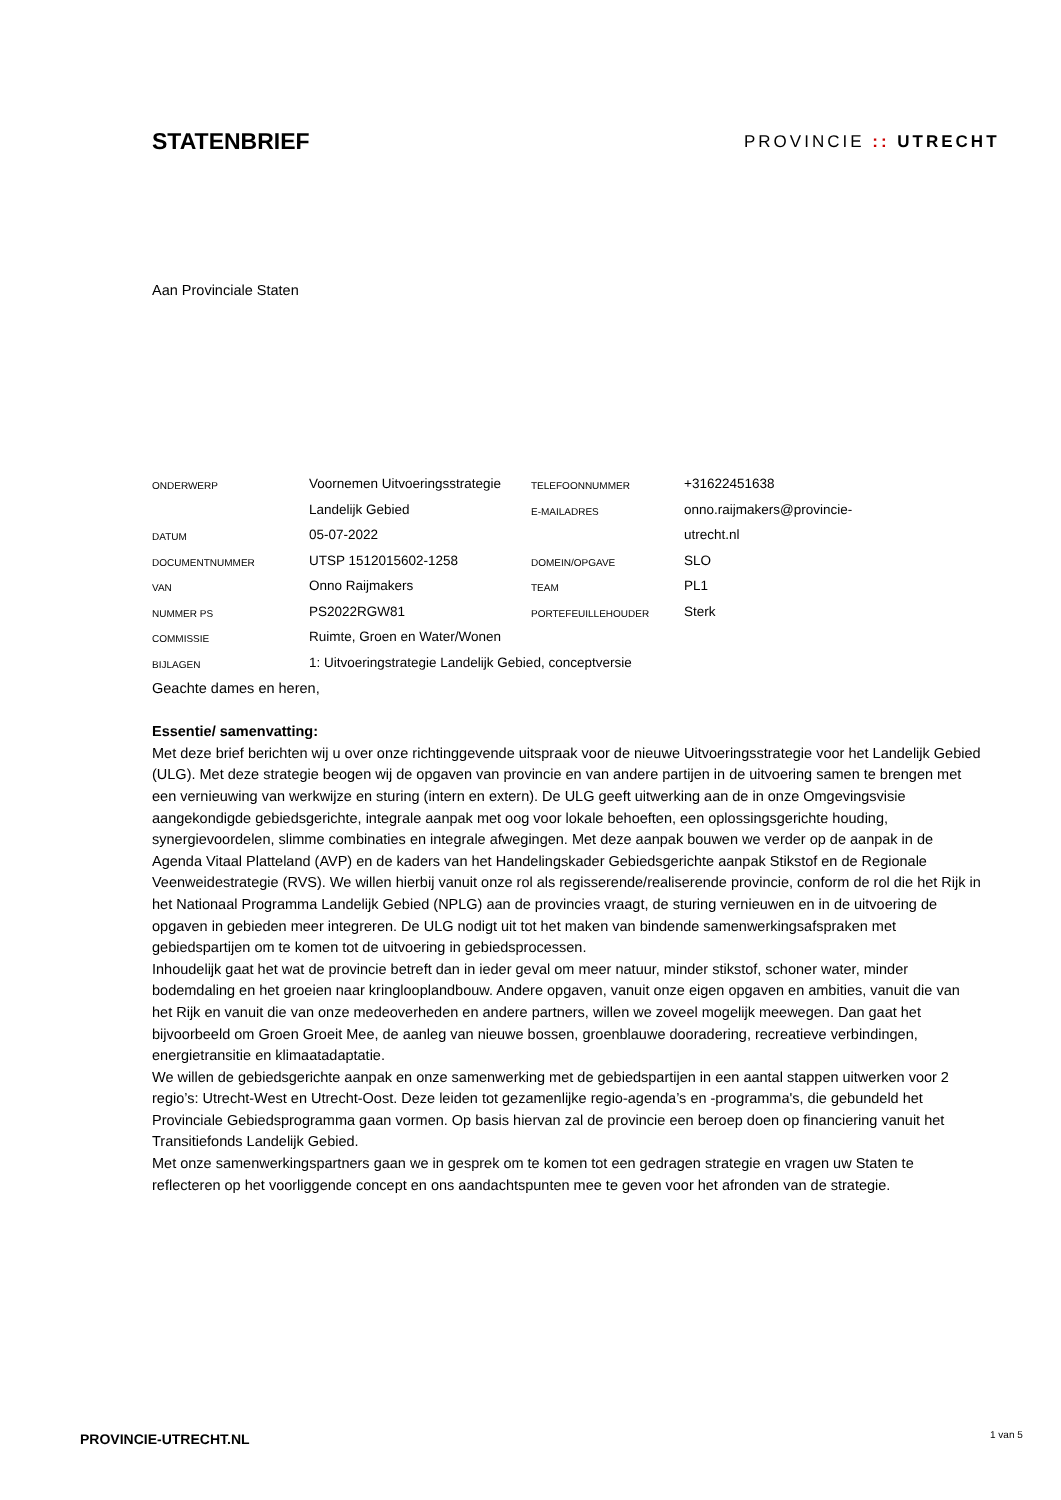STATENBRIEF PROVINCIE :: UTRECHT
Aan Provinciale Staten
| ONDERWERP | Voornemen Uitvoeringsstrategie | TELEFOONNUMMER | +31622451638 |
| | Landelijk Gebied | E-MAILADRES | onno.raijmakers@provincie- |
| DATUM | 05-07-2022 | | utrecht.nl |
| DOCUMENTNUMMER | UTSP 1512015602-1258 | DOMEIN/OPGAVE | SLO |
| VAN | Onno Raijmakers | TEAM | PL1 |
| NUMMER PS | PS2022RGW81 | PORTEFEUILLEHOUDER | Sterk |
| COMMISSIE | Ruimte, Groen en Water/Wonen | | |
| BIJLAGEN | 1: Uitvoeringstrategie Landelijk Gebied, conceptversie | | |
Geachte dames en heren,
Essentie/ samenvatting:
Met deze brief berichten wij u over onze richtinggevende uitspraak voor de nieuwe Uitvoeringsstrategie voor het Landelijk Gebied (ULG). Met deze strategie beogen wij de opgaven van provincie en van andere partijen in de uitvoering samen te brengen met een vernieuwing van werkwijze en sturing (intern en extern). De ULG geeft uitwerking aan de in onze Omgevingsvisie aangekondigde gebiedsgerichte, integrale aanpak met oog voor lokale behoeften, een oplossingsgerichte houding, synergievoordelen, slimme combinaties en integrale afwegingen. Met deze aanpak bouwen we verder op de aanpak in de Agenda Vitaal Platteland (AVP) en de kaders van het Handelingskader Gebiedsgerichte aanpak Stikstof en de Regionale Veenweidestrategie (RVS). We willen hierbij vanuit onze rol als regisserende/realiserende provincie, conform de rol die het Rijk in het Nationaal Programma Landelijk Gebied (NPLG) aan de provincies vraagt, de sturing vernieuwen en in de uitvoering de opgaven in gebieden meer integreren. De ULG nodigt uit tot het maken van bindende samenwerkingsafspraken met gebiedspartijen om te komen tot de uitvoering in gebiedsprocessen.
Inhoudelijk gaat het wat de provincie betreft dan in ieder geval om meer natuur, minder stikstof, schoner water, minder bodemdaling en het groeien naar kringlooplandbouw. Andere opgaven, vanuit onze eigen opgaven en ambities, vanuit die van het Rijk en vanuit die van onze medeoverheden en andere partners, willen we zoveel mogelijk meewegen. Dan gaat het bijvoorbeeld om Groen Groeit Mee, de aanleg van nieuwe bossen, groenblauwe dooradering, recreatieve verbindingen, energietransitie en klimaatadaptatie.
We willen de gebiedsgerichte aanpak en onze samenwerking met de gebiedspartijen in een aantal stappen uitwerken voor 2 regio’s: Utrecht-West en Utrecht-Oost. Deze leiden tot gezamenlijke regio-agenda’s en -programma's, die gebundeld het Provinciale Gebiedsprogramma gaan vormen. Op basis hiervan zal de provincie een beroep doen op financiering vanuit het Transitiefonds Landelijk Gebied.
Met onze samenwerkingspartners gaan we in gesprek om te komen tot een gedragen strategie en vragen uw Staten te reflecteren op het voorliggende concept en ons aandachtspunten mee te geven voor het afronden van de strategie.
PROVINCIE-UTRECHT.NL 1 van 5